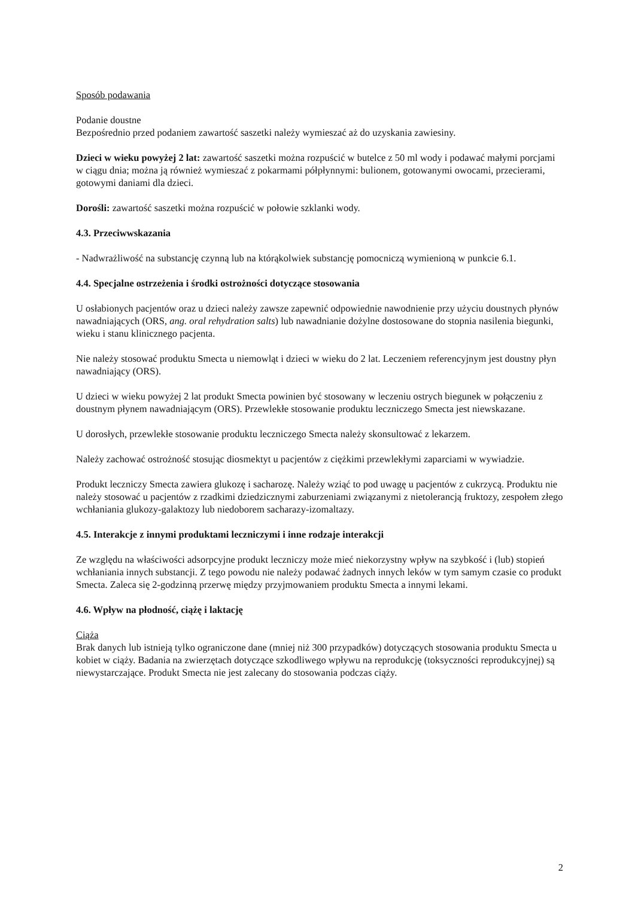Sposób podawania
Podanie doustne
Bezpośrednio przed podaniem zawartość saszetki należy wymieszać aż do uzyskania zawiesiny.
Dzieci w wieku powyżej 2 lat: zawartość saszetki można rozpuścić w butelce z 50 ml wody i podawać małymi porcjami w ciągu dnia; można ją również wymieszać z pokarmami półpłynnymi: bulionem, gotowanymi owocami, przecierami, gotowymi daniami dla dzieci.
Dorośli: zawartość saszetki można rozpuścić w połowie szklanki wody.
4.3. Przeciwwskazania
- Nadwrażliwość na substancję czynną lub na którąkolwiek substancję pomocniczą wymienioną w punkcie 6.1.
4.4. Specjalne ostrzeżenia i środki ostrożności dotyczące stosowania
U osłabionych pacjentów oraz u dzieci należy zawsze zapewnić odpowiednie nawodnienie przy użyciu doustnych płynów nawadniających (ORS, ang. oral rehydration salts) lub nawadnianie dożylne dostosowane do stopnia nasilenia biegunki, wieku i stanu klinicznego pacjenta.
Nie należy stosować produktu Smecta u niemowląt i dzieci w wieku do 2 lat. Leczeniem referencyjnym jest doustny płyn nawadniający (ORS).
U dzieci w wieku powyżej 2 lat produkt Smecta powinien być stosowany w leczeniu ostrych biegunek w połączeniu z doustnym płynem nawadniającym (ORS). Przewlekłe stosowanie produktu leczniczego Smecta jest niewskazane.
U dorosłych, przewlekłe stosowanie produktu leczniczego Smecta należy skonsultować z lekarzem.
Należy zachować ostrożność stosując diosmektyt u pacjentów z ciężkimi przewlekłymi zaparciami w wywiadzie.
Produkt leczniczy Smecta zawiera glukozę i sacharozę. Należy wziąć to pod uwagę u pacjentów z cukrzycą. Produktu nie należy stosować u pacjentów z rzadkimi dziedzicznymi zaburzeniami związanymi z nietolerancją fruktozy, zespołem złego wchłaniania glukozy-galaktozy lub niedoborem sacharazy-izomaltazy.
4.5. Interakcje z innymi produktami leczniczymi i inne rodzaje interakcji
Ze względu na właściwości adsorpcyjne produkt leczniczy może mieć niekorzystny wpływ na szybkość i (lub) stopień wchłaniania innych substancji. Z tego powodu nie należy podawać żadnych innych leków w tym samym czasie co produkt Smecta. Zaleca się 2-godzinną przerwę między przyjmowaniem produktu Smecta a innymi lekami.
4.6. Wpływ na płodność, ciążę i laktację
Ciąża
Brak danych lub istnieją tylko ograniczone dane (mniej niż 300 przypadków) dotyczących stosowania produktu Smecta u kobiet w ciąży. Badania na zwierzętach dotyczące szkodliwego wpływu na reprodukcję (toksyczności reprodukcyjnej) są niewystarczające. Produkt Smecta nie jest zalecany do stosowania podczas ciąży.
2